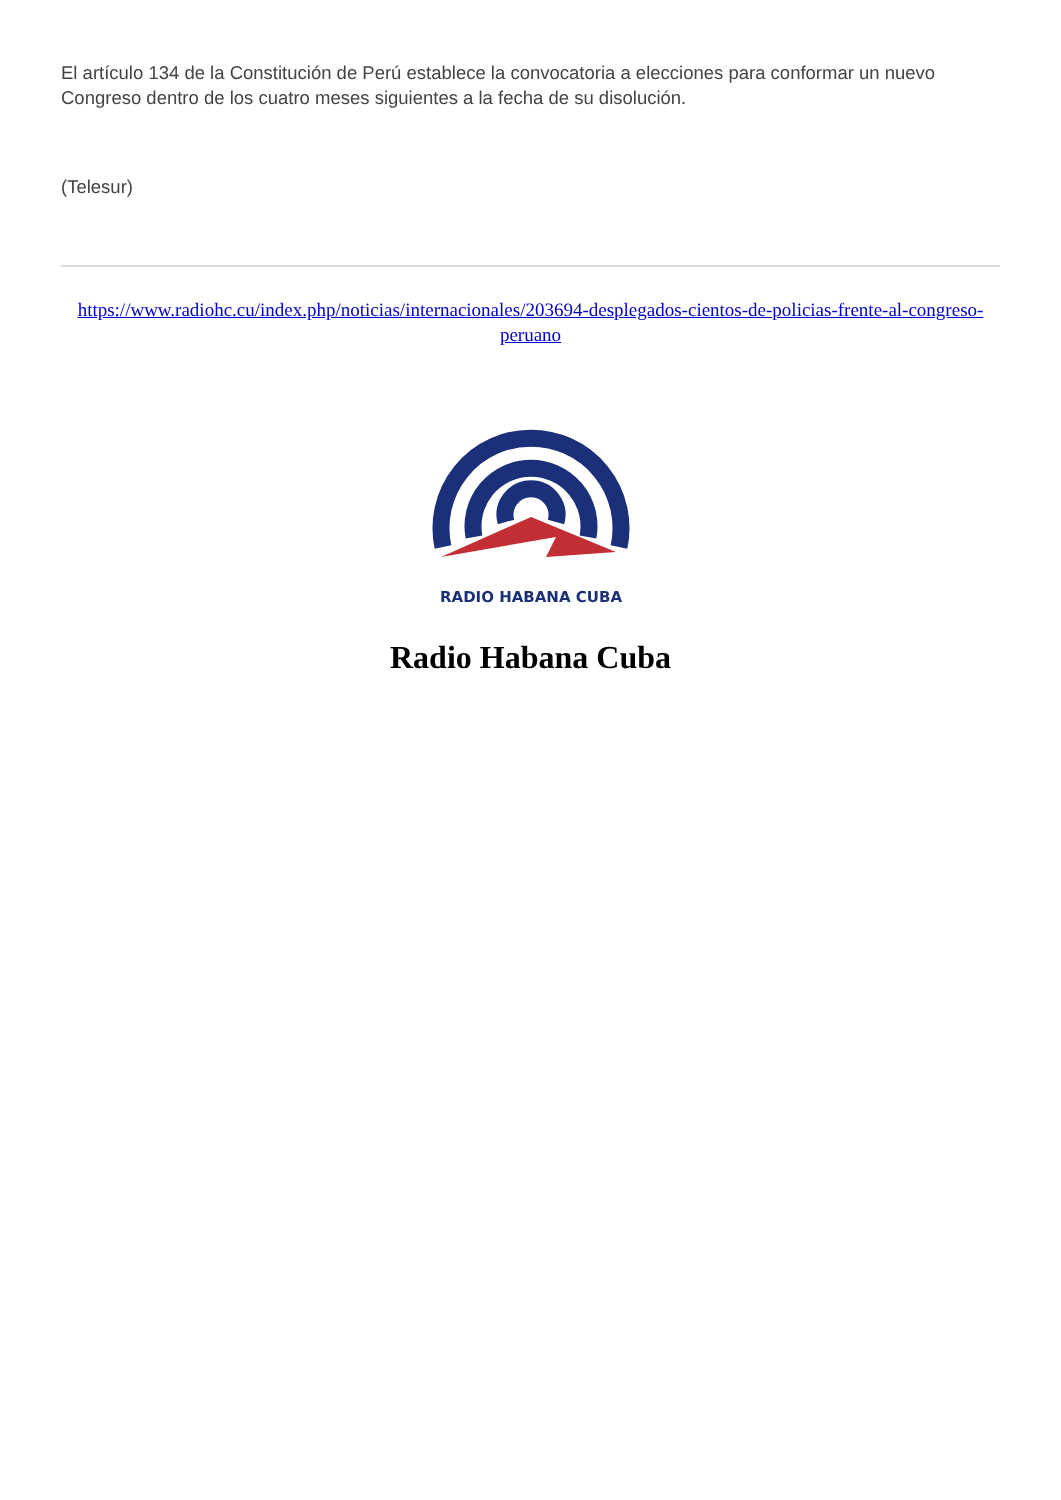El artículo 134 de la Constitución de Perú establece la convocatoria a elecciones para conformar un nuevo Congreso dentro de los cuatro meses siguientes a la fecha de su disolución.
(Telesur)
https://www.radiohc.cu/index.php/noticias/internacionales/203694-desplegados-cientos-de-policias-frente-al-congreso-peruano
RADIO HABANA CUBA
Radio Habana Cuba